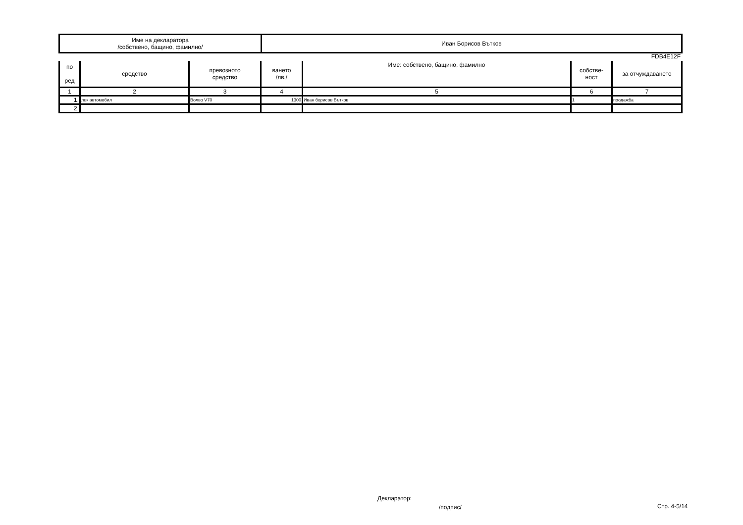| Име на декларатора /собствено, бащино, фамилно/ | Иван Борисов Вътков |
FDB4E12F
| по ред | средство | превозното средство | ването /лв./ | Име: собствено, бащино, фамилно | собстве- ност | за отчуждаването |
| --- | --- | --- | --- | --- | --- | --- |
| 1 | 2 | 3 | 4 | 5 | 6 | 7 |
| 1. | лек автомобил | Волво V70 | 1300 | Иван борисов Вътков | 1 | продажба |
| 2. | | | | | | |
Декларатор:
/подпис/ Стр. 4-5/14